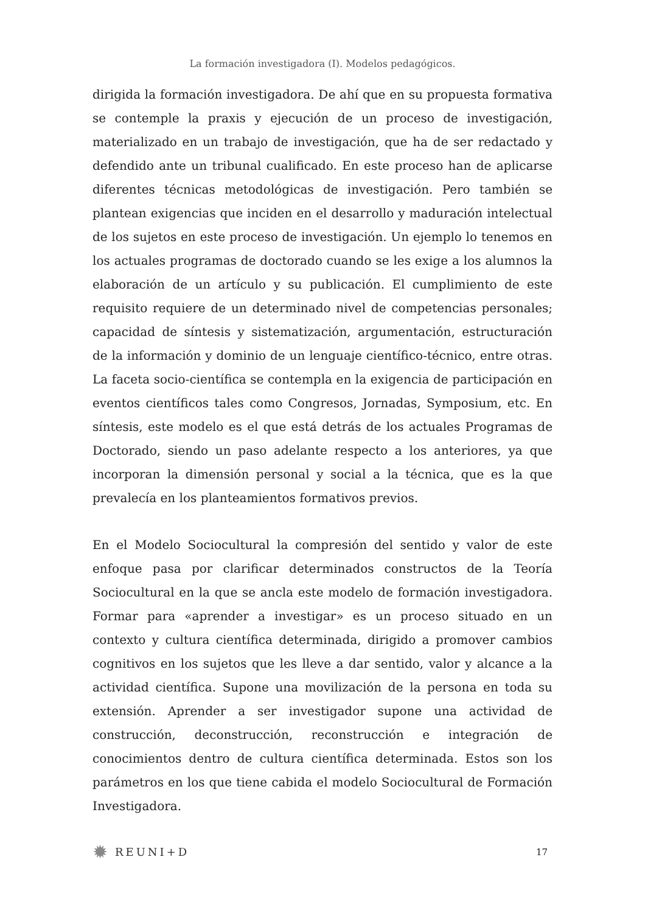La formación investigadora (I). Modelos pedagógicos.
dirigida la formación investigadora. De ahí que en su propuesta formativa se contemple la praxis y ejecución de un proceso de investigación, materializado en un trabajo de investigación, que ha de ser redactado y defendido ante un tribunal cualificado. En este proceso han de aplicarse diferentes técnicas metodológicas de investigación. Pero también se plantean exigencias que inciden en el desarrollo y maduración intelectual de los sujetos en este proceso de investigación. Un ejemplo lo tenemos en los actuales programas de doctorado cuando se les exige a los alumnos la elaboración de un artículo y su publicación. El cumplimiento de este requisito requiere de un determinado nivel de competencias personales; capacidad de síntesis y sistematización, argumentación, estructuración de la información y dominio de un lenguaje científico-técnico, entre otras. La faceta socio-científica se contempla en la exigencia de participación en eventos científicos tales como Congresos, Jornadas, Symposium, etc. En síntesis, este modelo es el que está detrás de los actuales Programas de Doctorado, siendo un paso adelante respecto a los anteriores, ya que incorporan la dimensión personal y social a la técnica, que es la que prevalecía en los planteamientos formativos previos.
En el Modelo Sociocultural la compresión del sentido y valor de este enfoque pasa por clarificar determinados constructos de la Teoría Sociocultural en la que se ancla este modelo de formación investigadora. Formar para «aprender a investigar» es un proceso situado en un contexto y cultura científica determinada, dirigido a promover cambios cognitivos en los sujetos que les lleve a dar sentido, valor y alcance a la actividad científica. Supone una movilización de la persona en toda su extensión. Aprender a ser investigador supone una actividad de construcción, deconstrucción, reconstrucción e integración de conocimientos dentro de cultura científica determinada. Estos son los parámetros en los que tiene cabida el modelo Sociocultural de Formación Investigadora.
✹ REUNI+D
17